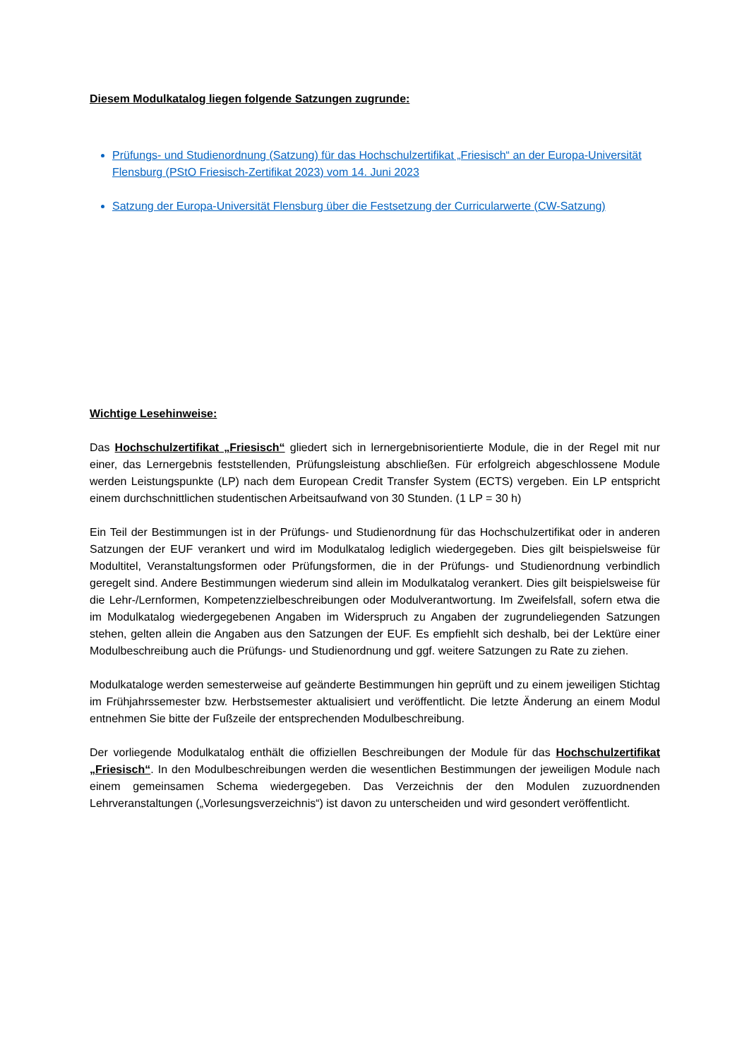Diesem Modulkatalog liegen folgende Satzungen zugrunde:
Prüfungs- und Studienordnung (Satzung) für das Hochschulzertifikat „Friesisch“ an der Europa-Universität Flensburg (PStO Friesisch-Zertifikat 2023) vom 14. Juni 2023
Satzung der Europa-Universität Flensburg über die Festsetzung der Curricularwerte (CW-Satzung)
Wichtige Lesehinweise:
Das Hochschulzertifikat „Friesisch“ gliedert sich in lernergebnisorientierte Module, die in der Regel mit nur einer, das Lernergebnis feststellenden, Prüfungsleistung abschließen. Für erfolgreich abgeschlossene Module werden Leistungspunkte (LP) nach dem European Credit Transfer System (ECTS) vergeben. Ein LP entspricht einem durchschnittlichen studentischen Arbeitsaufwand von 30 Stunden. (1 LP = 30 h)
Ein Teil der Bestimmungen ist in der Prüfungs- und Studienordnung für das Hochschulzertifikat oder in anderen Satzungen der EUF verankert und wird im Modulkatalog lediglich wiedergegeben. Dies gilt beispielsweise für Modultitel, Veranstaltungsformen oder Prüfungsformen, die in der Prüfungs- und Studienordnung verbindlich geregelt sind. Andere Bestimmungen wiederum sind allein im Modulkatalog verankert. Dies gilt beispielsweise für die Lehr-/Lernformen, Kompetenzzielbeschreibungen oder Modulverantwortung. Im Zweifelsfall, sofern etwa die im Modulkatalog wiedergegebenen Angaben im Widerspruch zu Angaben der zugrundeliegenden Satzungen stehen, gelten allein die Angaben aus den Satzungen der EUF. Es empfiehlt sich deshalb, bei der Lektüre einer Modulbeschreibung auch die Prüfungs- und Studienordnung und ggf. weitere Satzungen zu Rate zu ziehen.
Modulkataloge werden semesterweise auf geänderte Bestimmungen hin geprüft und zu einem jeweiligen Stichtag im Frühjahrssemester bzw. Herbstsemester aktualisiert und veröffentlicht. Die letzte Änderung an einem Modul entnehmen Sie bitte der Fußzeile der entsprechenden Modulbeschreibung.
Der vorliegende Modulkatalog enthält die offiziellen Beschreibungen der Module für das Hochschulzertifikat „Friesisch“. In den Modulbeschreibungen werden die wesentlichen Bestimmungen der jeweiligen Module nach einem gemeinsamen Schema wiedergegeben. Das Verzeichnis der den Modulen zuzuordnenden Lehrveranstaltungen („Vorlesungsverzeichnis“) ist davon zu unterscheiden und wird gesondert veröffentlicht.